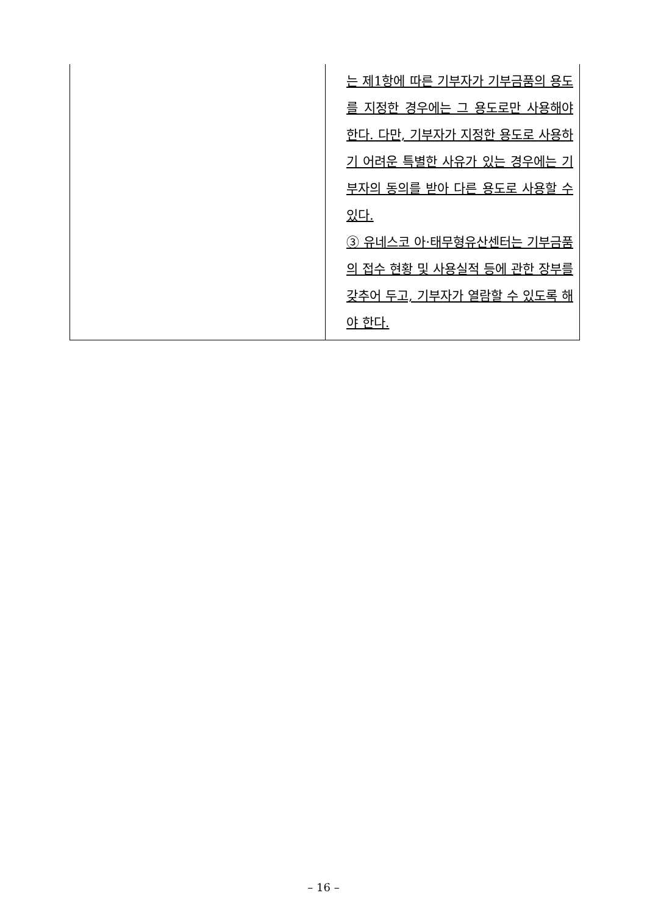| | 는 제1항에 따른 기부자가 기부금품의 용도를 지정한 경우에는 그 용도로만 사용해야 한다. 다만, 기부자가 지정한 용도로 사용하기 어려운 특별한 사유가 있는 경우에는 기부자의 동의를 받아 다른 용도로 사용할 수 있다. ③ 유네스코 아·태무형유산센터는 기부금품의 접수 현황 및 사용실적 등에 관한 장부를 갖추어 두고, 기부자가 열람할 수 있도록 해야 한다. |
– 16 –